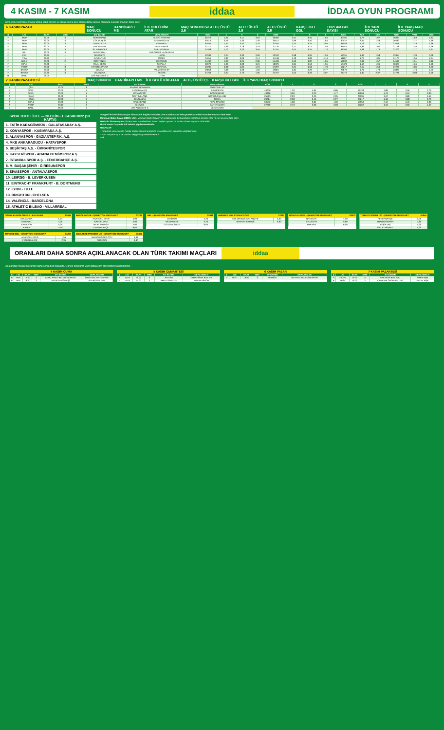4 KASIM - 7 KASIM iddaa İDDAA OYUN PROGRAMI
Simgesi ile belirtilmiş maçlar iddaa sabit bayileri ve iddaa.com'a özel olarak daha yüksek oranlarla sunulan maçları ifade eder.
6 KASIM PAZAR MAÇ SONUCU HANDİKAPLI MS İLK GOLÜ KİM ATAR MAÇ SONUCU ve ALTI / ÜSTÜ 2,5 ALTI / ÜSTÜ 2,5 ALTI / ÜSTÜ 3,5 KARŞILIKLI GOL TOPLAM GOL SAYISI İLK YARI SONUCU İLK YARI / MAÇ SONUCU
| Ş | LİG | SAAT | MBS | EV SAHİBİ | DEPLASMAN | KOD | 1 | 0 | 2 | KOD | 1 | 0 | 2 | KOD | ALT | ÜST | KOD | VAR | YOK |
| --- | --- | --- | --- | --- | --- | --- | --- | --- | --- | --- | --- | --- | --- | --- | --- | --- | --- | --- | --- |
| F | İRLP | 22:00 | 3 | BOHEMIANS | SLIGO ROVERS | 30379 | 1,91 | 3,11 | 3,02 | 30382 | 3,51 | 3,55 | 1,64 | 30391 | 1,77 | 1,67 | 30394 | 1,63 | 1,82 |
| F | İRLP | 22:00 | 3 | COL DUBLİN | SHAMROCK R | 30514 | 6,76 | 4,33 | 1,26 | 30517 | 2,69 | 3,40 | 1,84 | 30527 | 2,05 | 1,48 | 30530 | 1,77 | 1,66 |
| F | İRLP | 22:00 | 3 | DERRY CİTY | DUNDALK | 31041 | 1,47 | 3,52 | 4,70 | 31044 | 2,44 | 3,25 | 2,04 | 31053 | 1,73 | 1,70 | 31056 | 1,78 | 1,66 |
| F | İRLP | 22:00 | 3 | DROGHEDA | FINN HARPS | 31117 | 1,99 | 3,18 | 2,79 | 31120 | 3,71 | 3,71 | 1,49 | 31145 | 1,86 | 1,60 | 31148 | 1,53 | 1,96 |
| F | İRLP | 22:00 | 3 | ST. PATRICKS | SHELBOURNE | 31188 | 1,72 | 3,20 | 3,55 | 31191 | 3,04 | 3,31 | 1,73 | 31200 | 1,68 | 1,76 | 31203 | 1,77 | 1,67 |
| F | ŞİLİ | 22:00 | 3 | AUDAX ITAL. | DEPORTES LA SERENA | | | | | | | | | | | | | | |
| F | FR1 | 22:45 | 1 | MARSİLYA | LYON | 53339 | 2,04 | 3,30 | 2,84 | 53342 | 3,68 | 3,91 | 1,54 | 53351 | 1,99 | 1,58 | 53354 | 1,39 | 2,28 |
| F | İTSA | 22:45 | 1 | JUVENTUS | İNTER | 51155 | 2,82 | 3,09 | 2,14 | 51158 | 1,49 | 3,83 | 4,14 | 51167 | 1,72 | 1,81 | 51170 | 1,56 | 1,94 |
| F | BELÇ | 23:00 | 2 | OOSTENDE | KORTRIJK | 54490 | 2,00 | 3,25 | 2,96 | 54493 | 3,62 | 3,87 | 1,56 | 54532 | 2,01 | 1,57 | 54535 | 1,51 | 2,11 |
| F | İSPL1 | 23:00 | 1 | REAL BETİS | SEVİLLA | 50373 | 2,00 | 3,00 | 3,21 | 50376 | 3,84 | 3,64 | 1,56 | 50420 | 1,60 | 1,96 | 50423 | 1,66 | 1,80 |
| F | PORP | 23:30 | 3 | ESTORİL PRAİA | BENFİCA | 57205 | 8,38 | 5,04 | 1,21 | 57207 | 3,24 | 3,58 | 1,70 | 57217 | 2,15 | 1,50 | 57220 | 1,86 | 1,60 |
| F | BRESA | 00:30 | 3 | CUİABA | PALMEİRAS SP | 23858 | 3,98 | 3,39 | 1,59 | 23861 | 1,84 | 3,29 | 2,77 | 23870 | 1,71 | 1,73 | 23873 | 1,74 | 1,70 |
| F | BRESB | 00:30 | 3 | VİLA NOVA | RECİFE | 24764 | 3,34 | 2,76 | 1,95 | 24767 | 1,52 | 3,29 | 4,07 | 24776 | 1,35 | 2,37 | 24779 | 2,08 | 1,46 |
| B | BABL | 06:00 | 1 | LOS ANGELES C | UTAH | | | | | | | | | | | | | | |
7 KASIM PAZARTESİ MAÇ SONUCU HANDİKAPLI MS İLK GOLÜ KİM ATAR ALTI / ÜSTÜ 2,5 KARŞILIKLI GOL İLK YARI / MAÇ SONUCU
| Ş | LİG | SAAT | MBS | EV SAHİBİ | DEPLASMAN | KOD | 1 | 0 | 2 | KOD | 1 | 0 | 2 |
| --- | --- | --- | --- | --- | --- | --- | --- | --- | --- | --- | --- | --- | --- |
| F | ÇİN1 | 10:00 | 3 | JİANGXİ BEİDAMEN | ZİBO CUJU FC | | | | | | | | |
| F | SÜPL | 20:00 | 1 | FENERBAHÇE | SİVASSPOR | 43730 | 1,29 | 4,64 | 6,86 | 43733 | 1,86 | 3,56 | 2,79 |
| F | SÜPL | 20:00 | 1 | HATAYSPOR | BAŞAKŞEHİR | 43966 | 3,90 | 3,22 | 1,77 | 43969 | 1,76 | 3,52 | 3,09 |
| F | DANİ | 21:00 | 3 | MİDTJYLLAND | NORDSJELLAND | 26593 | 2,03 | 3,25 | 2,95 | 26596 | 3,67 | 3,89 | 1,54 |
| F | HOLL1 | 22:00 | 3 | JONG AJAX | RODA | 23214 | 2,68 | 3,15 | 2,07 | 23217 | 1,46 | 3,88 | 3,79 |
| F | İSPL1 | 23:00 | 1 | VALLECANO | REAL MADRİD | 50532 | 4,68 | 3,81 | 1,50 | 50550 | 2,12 | 3,49 | 2,38 |
| F | PORP | 23:15 | 3 | CHAVES | SANTA CLARA | 57259 | 2,19 | 2,90 | 2,93 | 57262 | 4,53 | 3,66 | 1,47 |
| B | BABL | 06:30 | 1 | LOS ANGELES C | CLEVELAND | | | | | | | | |
SPOR TOTO LİSTE — 28 EKİM - 1 KASIM 2022 (13. HAFTA)
1. FATİH KARAGÜMRÜK - GALATASARAY A.Ş.
2. KONYASPOR - KASIMPAŞA A.Ş.
3. ALANYASPOR - GAZİANTEP F.K. A.Ş.
4. MKE ANKARAGÜCÜ - HATAYSPOR
5. BEŞİKTAŞ A.Ş. - ÜMRANİYESPOR
6. KAYSERİSPOR - ADANA DEMİRSPOR A.Ş.
7. İSTANBULSPOR A.Ş. - FENERBAHÇE A.Ş.
8. M. BAŞAKŞEHİR - GİRESUNSPOR
9. SİVASSPOR - ANTALYASPOR
10. LEIPZIG - B. LEVERKUSEN
11. EINTRACHT FRANKFURT - B. DORTMUND
12. LYON - LILLE
13. BRIGHTON - CHELSEA
14. VALENCIA - BARCELONA
15. ATHLETIC BILBAO - VILLARREAL
Simgesi ile belirtilmiş maçlar iddaa sabit bayileri ve iddaa.com'a özel olarak daha yüksek oranlarla sunulan maçları ifade eder.
Minimum Bahis Sayısı (MBS): MBS, Minimum Bahis Sayısı'nın kısaltmasıdır. Bir kuponda oynamanız gereken maç / oyun sayısını ifade eder.
Bankolu Sistem oyunu: Sistem alanı işaretlenirken, banko seçilen oyunlar da toplam sistem sayısına dahil edilir.
Hiçbir maçta / oyunda ikili tahmin yapılamamaktadır.
UYARILAR
- Programa yeni eklenen maçlar olabilir. Güncel programa www.iddaa.com üzerinden ulaşabilirsiniz.
- Tüm maçların oyun ve oranları değişiklik gösterebilmektedir.
+18
DÜNYA KUPASI GRUP A - KAZANAN 22665
| HOLLANDA | 1,31 |
| SENEGAL | 4,00 |
| EKVADOR | 5,20 |
| KATAR | 11,00 |
EUROLEAGUE - ŞAMPİYON KİM OLUR? 03761
| ANADOLU EFES | 4,90 |
| BARCELONA | 4,90 |
| REAL MADRİD | 4,90 |
| FENERBAHÇE | 8,00 |
ABL - ŞAMPİYON KİM OLUR? 03928
| BOSTON | 5,20 |
| MİLWAUKEE | 5,20 |
| GOLDEN STATE | 6,00 |
AMERİKA NHL STANLEY CUP 13327
| COLORADO AVALANCHE | 5,00 |
| BOSTON BRUİNS | 9,60 |
DÜNYA KUPASI - ŞAMPİYON KİM OLUR? 22673
| BREZİLYA | 4,30 |
| ARJANTİN | 5,60 |
| FRANSA | 6,00 |
TÜRKİYE SÜPER LİG - ŞAMPİYON KİM OLUR? 47955
| FENERBAHÇE | 2,05 |
| TRABZONSPOR | 4,80 |
| BEŞİKTAŞ | 5,20 |
| GALATASARAY | 5,20 |
TÜRKİYE BSL - ŞAMPİYON KİM OLUR? 04207
| ANADOLU EFES | 1,55 |
| FENERBAHÇE | 2,35 |
İNGİLTERE PREMİER LİG - ŞAMPİYON KİM OLUR? 03402
| MANCHESTER CİTY | 1,08 |
| ARSENAL | 4,30 |
ORANLARI DAHA SONRA AÇIKLANACAK OLAN TÜRK TAKIMI MAÇLARI
iddaa
Bu alandaki maçların oranları daha sonra belli olacaktır. Güncel programa www.iddaa.com adresinden ulaşabilirsiniz.
4 KASIM CUMA
| Ş | LİG | SAAT | MBS | EV SAHİBİ | DEPLASMAN |
| --- | --- | --- | --- | --- | --- |
| B | TKBL | 17:00 | 3 | KIRKLARELİ BELEDİYESPOR | İZMİT BELEDİYESPOR |
| B | TKBL | 18:00 | 3 | ANTALYA GÜNEŞİ | BOTAŞ GELİŞİM |
5 KASIM CUMARTESİ
| Ş | LİG | SAAT | MBS | EV SAHİBİ | DEPLASMAN |
| --- | --- | --- | --- | --- | --- |
| F | TZLB | 13:00 | 3 | ARTVİN | ORTAHİSAR BLD. SK |
| F | TZLB | 14:00 | 3 | AMED SPORTİF | ANKARASPOR |
6 KASIM PAZAR
| Ş | LİG | SAAT | MBS | EV SAHİBİ | DEPLASMAN |
| --- | --- | --- | --- | --- | --- |
| H | HEYL | 13:00 | 3 | MERSİN | SEYHAN BELEDİYESPOR |
7 KASIM PAZARTESİ
| Ş | LİG | SAAT | MBS | EV SAHİBİ | DEPLASMAN |
| --- | --- | --- | --- | --- | --- |
| H | HSÜPL | 16:00 | 3 | SAKARYA BLD. S.K. | İZMİR BŞB |
| B | KBSL | 16:00 | 3 | ÇANKAYA ÜNİVERSİTESİ | HATAY BŞB |